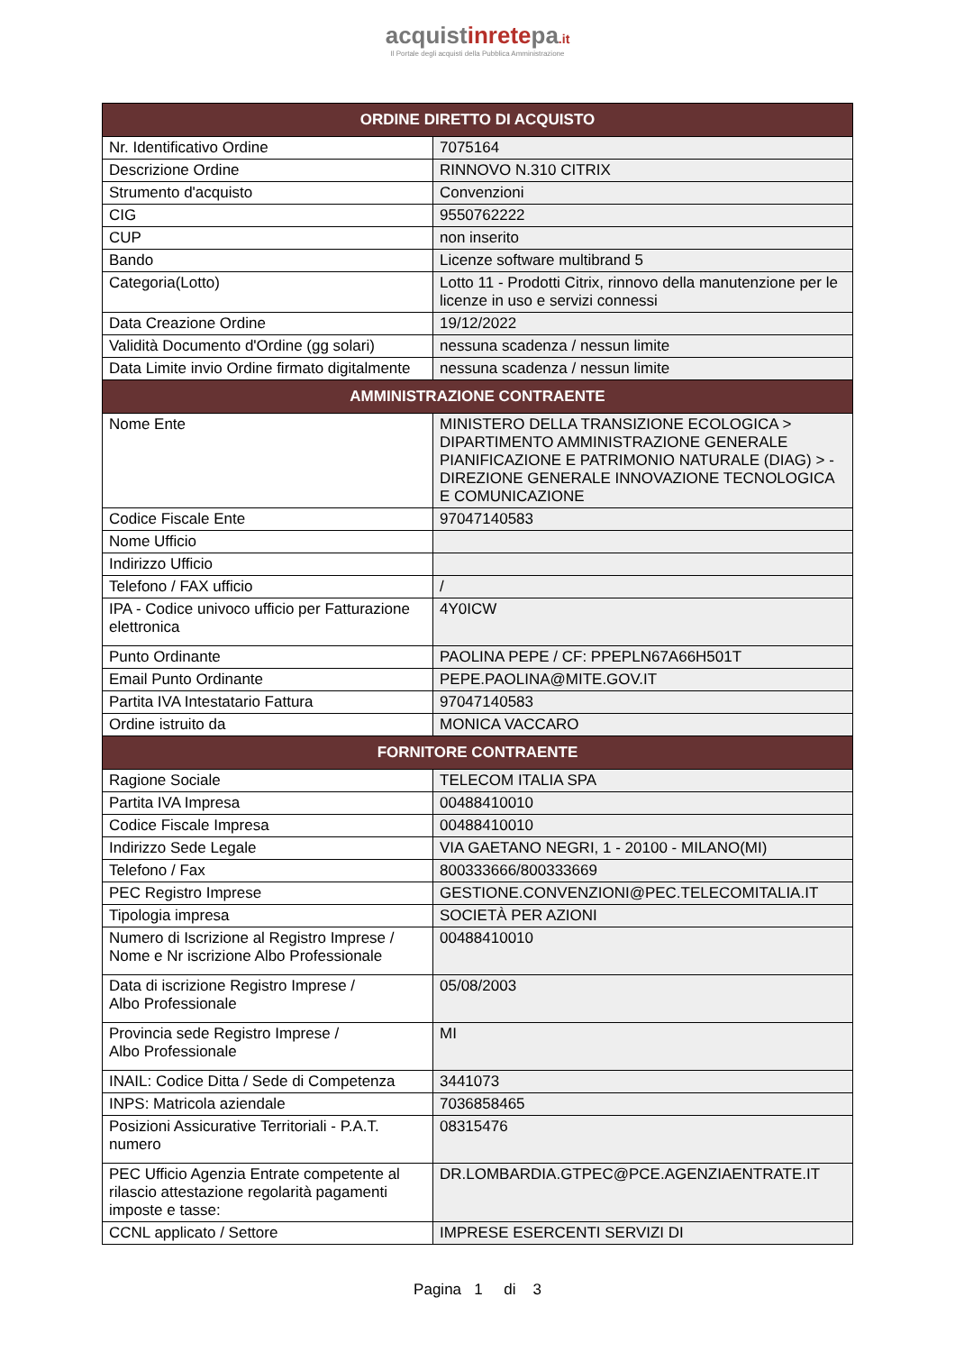acquistinretepa.it
Il Portale degli acquisti della Pubblica Amministrazione
| ORDINE DIRETTO DI ACQUISTO | |
| --- | --- |
| Nr. Identificativo Ordine | 7075164 |
| Descrizione Ordine | RINNOVO N.310 CITRIX |
| Strumento d'acquisto | Convenzioni |
| CIG | 9550762222 |
| CUP | non inserito |
| Bando | Licenze software multibrand 5 |
| Categoria(Lotto) | Lotto 11 - Prodotti Citrix, rinnovo della manutenzione per le licenze in uso e servizi connessi |
| Data Creazione Ordine | 19/12/2022 |
| Validità Documento d'Ordine (gg solari) | nessuna scadenza / nessun limite |
| Data Limite invio Ordine firmato digitalmente | nessuna scadenza / nessun limite |
| AMMINISTRAZIONE CONTRAENTE | |
| Nome Ente | MINISTERO DELLA TRANSIZIONE ECOLOGICA > DIPARTIMENTO AMMINISTRAZIONE GENERALE PIANIFICAZIONE E PATRIMONIO NATURALE (DIAG) > -DIREZIONE GENERALE INNOVAZIONE TECNOLOGICA E COMUNICAZIONE |
| Codice Fiscale Ente | 97047140583 |
| Nome Ufficio | |
| Indirizzo Ufficio | |
| Telefono / FAX ufficio | / |
| IPA - Codice univoco ufficio per Fatturazione elettronica | 4Y0ICW |
| Punto Ordinante | PAOLINA PEPE / CF: PPEPLN67A66H501T |
| Email Punto Ordinante | PEPE.PAOLINA@MITE.GOV.IT |
| Partita IVA Intestatario Fattura | 97047140583 |
| Ordine istruito da | MONICA VACCARO |
| FORNITORE CONTRAENTE | |
| Ragione Sociale | TELECOM ITALIA SPA |
| Partita IVA Impresa | 00488410010 |
| Codice Fiscale Impresa | 00488410010 |
| Indirizzo Sede Legale | VIA GAETANO NEGRI, 1 - 20100 - MILANO(MI) |
| Telefono / Fax | 800333666/800333669 |
| PEC Registro Imprese | GESTIONE.CONVENZIONI@PEC.TELECOMITALIA.IT |
| Tipologia impresa | SOCIETÀ PER AZIONI |
| Numero di Iscrizione al Registro Imprese / Nome e Nr iscrizione Albo Professionale | 00488410010 |
| Data di iscrizione Registro Imprese / Albo Professionale | 05/08/2003 |
| Provincia sede Registro Imprese / Albo Professionale | MI |
| INAIL: Codice Ditta / Sede di Competenza | 3441073 |
| INPS: Matricola aziendale | 7036858465 |
| Posizioni Assicurative Territoriali - P.A.T. numero | 08315476 |
| PEC Ufficio Agenzia Entrate competente al rilascio attestazione regolarità pagamenti imposte e tasse: | DR.LOMBARDIA.GTPEC@PCE.AGENZIAENTRATE.IT |
| CCNL applicato / Settore | IMPRESE ESERCENTI SERVIZI DI |
Pagina 1 di 3